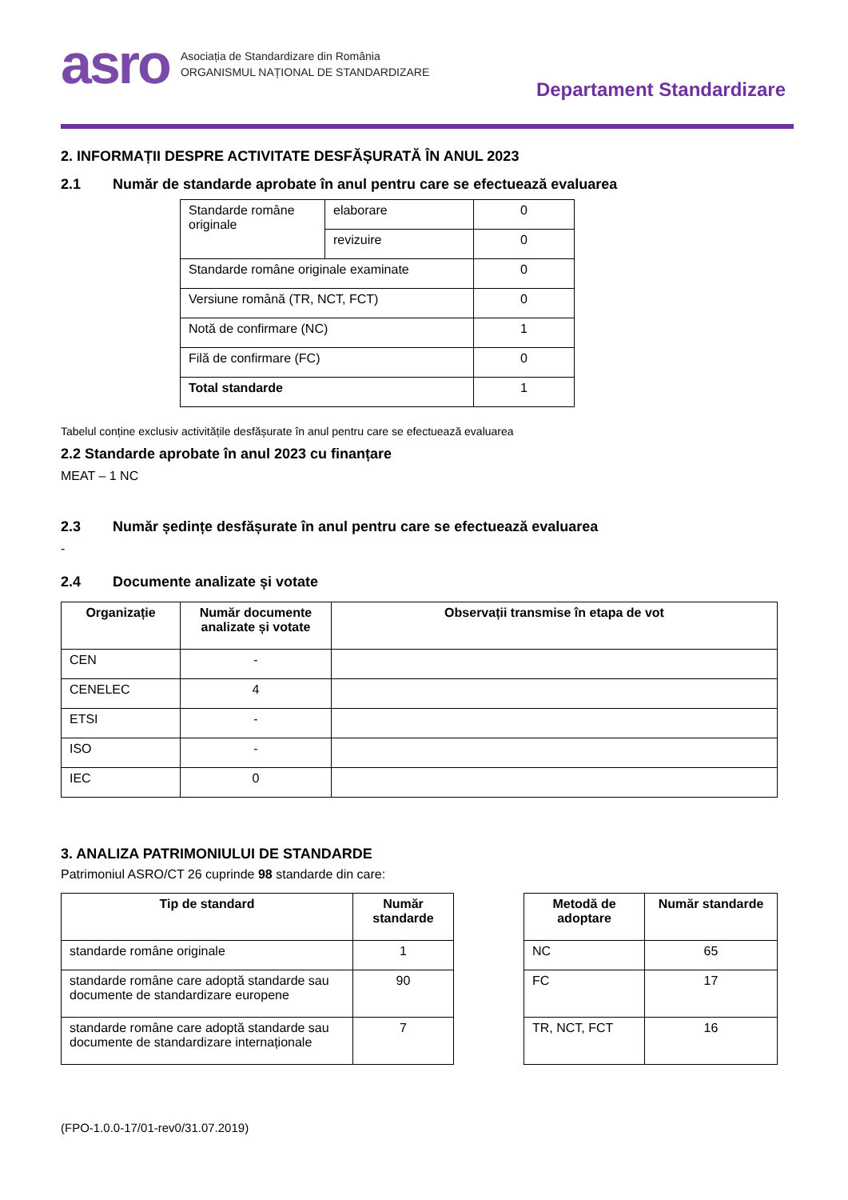asro
Asociația de Standardizare din România
ORGANISMUL NAȚIONAL DE STANDARDIZARE
Departament Standardizare
2. INFORMAȚII DESPRE ACTIVITATE DESFĂȘURATĂ ÎN ANUL 2023
2.1 Număr de standarde aprobate în anul pentru care se efectuează evaluarea
| Standarde române originale | elaborare | 0 |
| | revizuire | 0 |
| Standarde române originale examinate | | 0 |
| Versiune română (TR, NCT, FCT) | | 0 |
| Notă de confirmare (NC) | | 1 |
| Filă de confirmare (FC) | | 0 |
| Total standarde | | 1 |
Tabelul conține exclusiv activitățile desfășurate în anul pentru care se efectuează evaluarea
2.2 Standarde aprobate în anul 2023 cu finanțare
MEAT – 1 NC
2.3 Număr ședințe desfășurate în anul pentru care se efectuează evaluarea
-
2.4 Documente analizate și votate
| Organizație | Număr documente analizate și votate | Observații transmise în etapa de vot |
| --- | --- | --- |
| CEN | - | |
| CENELEC | 4 | |
| ETSI | - | |
| ISO | - | |
| IEC | 0 | |
3. ANALIZA PATRIMONIULUI DE STANDARDE
Patrimoniul ASRO/CT 26 cuprinde 98 standarde din care:
| Tip de standard | Număr standarde |
| --- | --- |
| standarde române originale | 1 |
| standarde române care adoptă standarde sau documente de standardizare europene | 90 |
| standarde române care adoptă standarde sau documente de standardizare internaționale | 7 |
| Metodă de adoptare | Număr standarde |
| --- | --- |
| NC | 65 |
| FC | 17 |
| TR, NCT, FCT | 16 |
(FPO-1.0.0-17/01-rev0/31.07.2019)